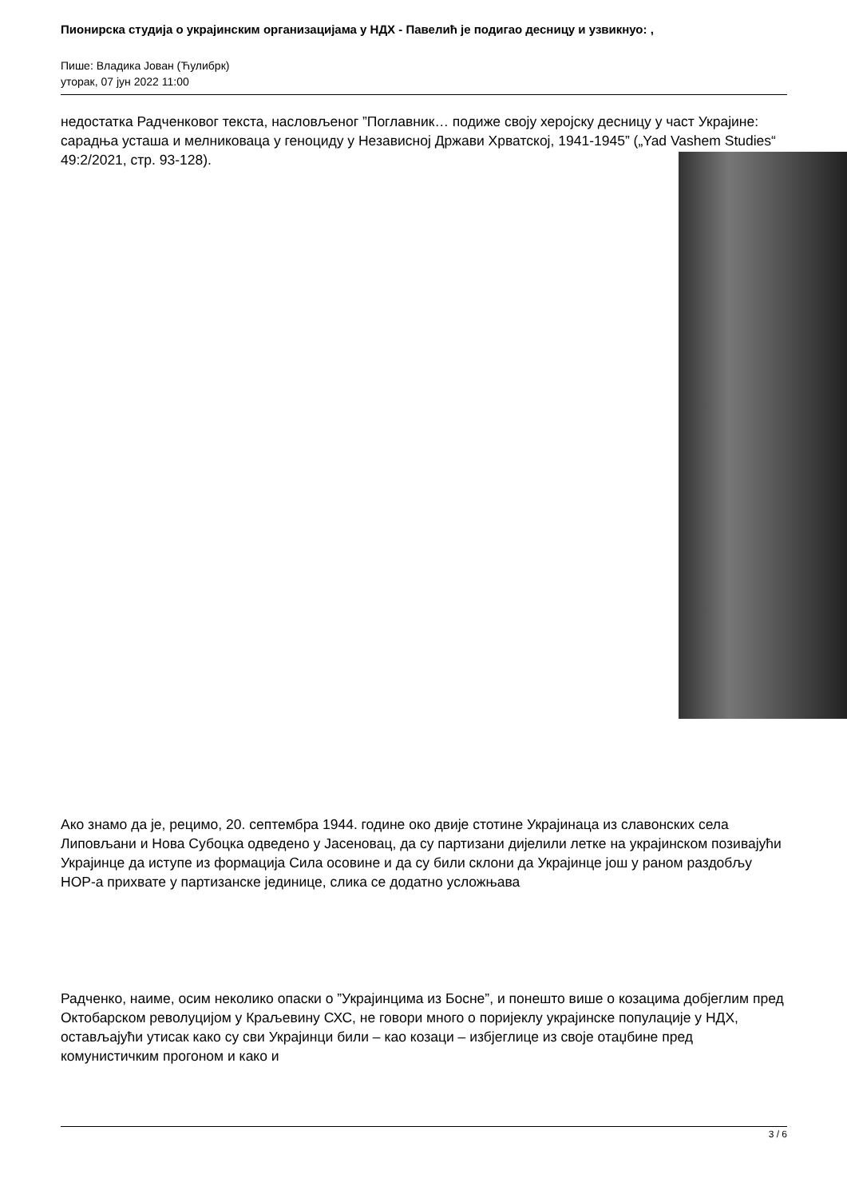Пионирска студија о украјинским организацијама у НДХ - Павелић је подигао десницу и узвикнуо: ,
Пише: Владика Јован (Ћулибрк)
уторак, 07 јун 2022 11:00
недостатка Радченковог текста, насловљеног ”Поглавник… подиже своју херојску десницу у част Украјине: сарадња усташа и мелниковаца у геноциду у Независној Држави Хрватској, 1941-1945” („Yad Vashem Studies“ 49:2/2021, стр. 93-128).
Ако знамо да је, рецимо, 20. септембра 1944. године око двије стотине Украјинаца из славонских села Липовљани и Нова Субоцка одведено у Јасеновац, да су партизани дијелили летке на украјинском позивајући Украјинце да иступе из формација Сила осовине и да су били склони да Украјинце још у раном раздобљу НОР-а прихвате у партизанске јединице, слика се додатно усложњава
Радченко, наиме, осим неколико опаски о ”Украјинцима из Босне”, и понешто више о козацима добјеглим пред Октобарском револуцијом у Краљевину СХС, не говори много о поријеклу украјинске популације у НДХ, остављајући утисак како су сви Украјинци били – као козаци – избјеглице из своје отаџбине пред комунистичким прогоном и како и
3 / 6